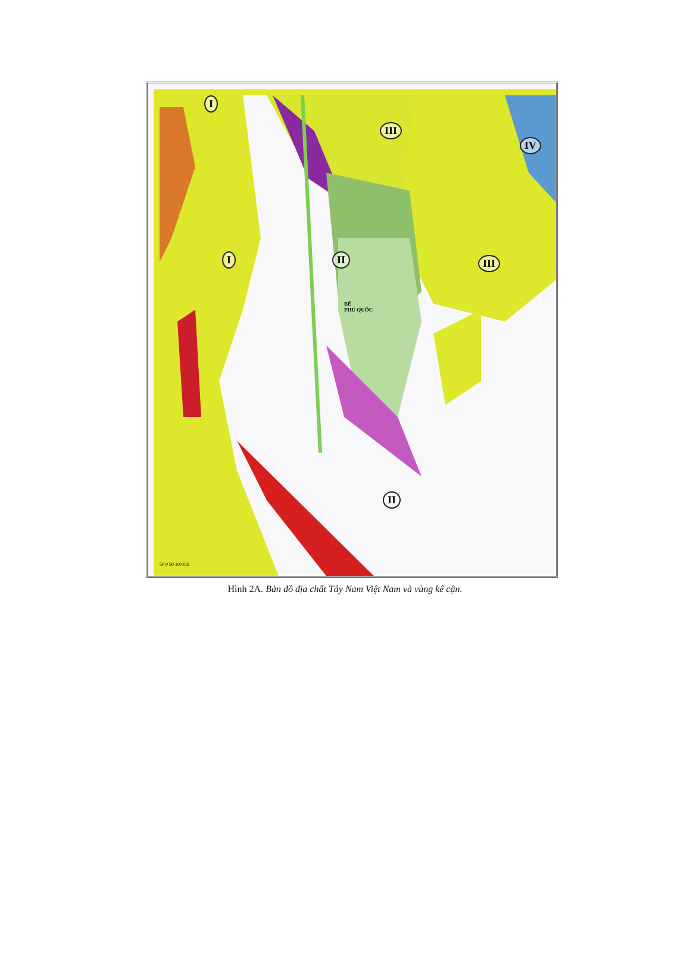50 0 50 100Km
I
III
IV
I II III
BỂ
PHÚ QUỐC
II
Hình 2A. Bản đồ địa chất Tây Nam Việt Nam và vùng kế cận.